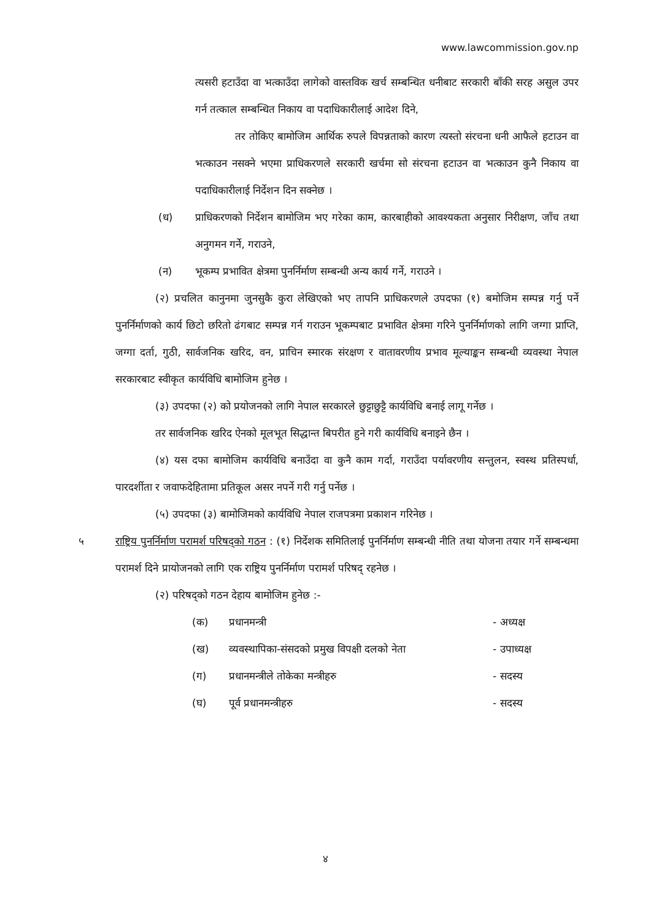www.lawcommission.gov.np
त्यसरी हटाउँदा वा भत्काउँदा लागेको वास्तविक खर्च सम्बन्धित धनीबाट सरकारी बाँकी सरह असुल उपर गर्न तत्काल सम्बन्धित निकाय वा पदाधिकारीलाई आदेश दिने,
तर तोकिए बामोजिम आर्थिक रुपले विपन्नताको कारण त्यस्तो संरचना धनी आफैले हटाउन वा भत्काउन नसक्ने भएमा प्राधिकरणले सरकारी खर्चमा सो संरचना हटाउन वा भत्काउन कुनै निकाय वा पदाधिकारीलाई निर्देशन दिन सक्नेछ ।
(ध) प्राधिकरणको निर्देशन बामोजिम भए गरेका काम, कारबाहीको आवश्यकता अनुसार निरीक्षण, जाँच तथा अनुगमन गर्ने, गराउने,
(न) भूकम्प प्रभावित क्षेत्रमा पुनर्निर्माण सम्बन्धी अन्य कार्य गर्ने, गराउने ।
(२) प्रचलित कानुनमा जुनसुकै कुरा लेखिएको भए तापनि प्राधिकरणले उपदफा (१) बमोजिम सम्पन्न गर्नु पर्ने पुनर्निर्माणको कार्य छिटो छरितो ढंगबाट सम्पन्न गर्न गराउन भूकम्पबाट प्रभावित क्षेत्रमा गरिने पुनर्निर्माणको लागि जग्गा प्राप्ति, जग्गा दर्ता, गुठी, सार्वजनिक खरिद, वन, प्राचिन स्मारक संरक्षण र वातावरणीय प्रभाव मूल्याङ्कन सम्बन्धी व्यवस्था नेपाल सरकारबाट स्वीकृत कार्यविधि बामोजिम हुनेछ ।
(३) उपदफा (२) को प्रयोजनको लागि नेपाल सरकारले छुट्टाछुट्टै कार्यविधि बनाई लागू गर्नेछ ।
तर सार्वजनिक खरिद ऐनको मूलभूत सिद्धान्त बिपरीत हुने गरी कार्यविधि बनाइने छैन ।
(४) यस दफा बामोजिम कार्यविधि बनाउँदा वा कुनै काम गर्दा, गराउँदा पर्यावरणीय सन्तुलन, स्वस्थ प्रतिस्पर्धा, पारदर्शीता र जवाफदेहितामा प्रतिकूल असर नपर्ने गरी गर्नु पर्नेछ ।
(५) उपदफा (३) बामोजिमको कार्यविधि नेपाल राजपत्रमा प्रकाशन गरिनेछ ।
५ राष्ट्रिय पुनर्निर्माण परामर्श परिषद्को गठन : (१) निर्देशक समितिलाई पुनर्निर्माण सम्बन्धी नीति तथा योजना तयार गर्ने सम्बन्धमा परामर्श दिने प्रायोजनको लागि एक राष्ट्रिय पुनर्निर्माण परामर्श परिषद् रहनेछ ।
(२) परिषद्को गठन देहाय बामोजिम हुनेछ :-
| (क) | प्रधानमन्त्री | - अध्यक्ष |
| (ख) | व्यवस्थापिका-संसदको प्रमुख विपक्षी दलको नेता | - उपाध्यक्ष |
| (ग) | प्रधानमन्त्रीले तोकेका मन्त्रीहरु | - सदस्य |
| (घ) | पूर्व प्रधानमन्त्रीहरु | - सदस्य |
४